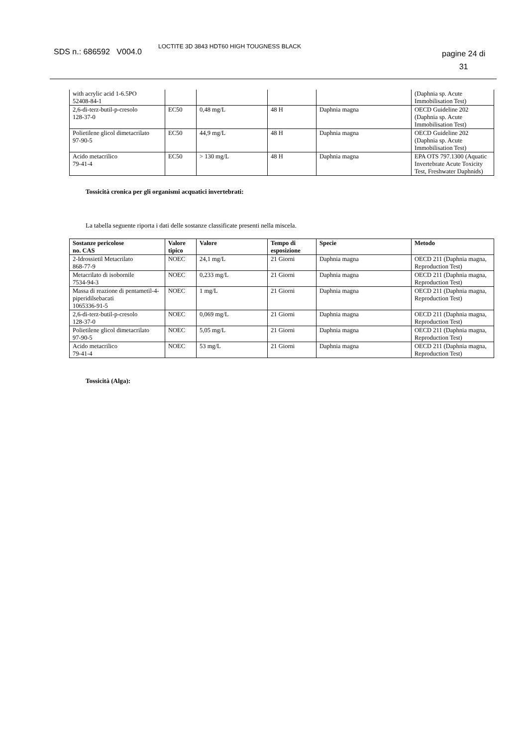SDS n.: 686592 V004.0
LOCTITE 3D 3843 HDT60 HIGH TOUGNESS BLACK
pagine 24 di
31
| with acrylic acid 1-6.5PO 52408-84-1 | | | | | (Daphnia sp. Acute Immobilisation Test) |
| 2,6-di-terz-butil-p-cresolo 128-37-0 | EC50 | 0,48 mg/L | 48 H | Daphnia magna | OECD Guideline 202 (Daphnia sp. Acute Immobilisation Test) |
| Polietilene glicol dimetacrilato 97-90-5 | EC50 | 44,9 mg/L | 48 H | Daphnia magna | OECD Guideline 202 (Daphnia sp. Acute Immobilisation Test) |
| Acido metacrilico 79-41-4 | EC50 | > 130 mg/L | 48 H | Daphnia magna | EPA OTS 797.1300 (Aquatic Invertebrate Acute Toxicity Test, Freshwater Daphnids) |
Tossicità cronica per gli organismi acquatici invertebrati:
La tabella seguente riporta i dati delle sostanze classificate presenti nella miscela.
| Sostanze pericolose no. CAS | Valore tipico | Valore | Tempo di esposizione | Specie | Metodo |
| --- | --- | --- | --- | --- | --- |
| 2-Idrossietil Metacrilato 868-77-9 | NOEC | 24,1 mg/L | 21 Giorni | Daphnia magna | OECD 211 (Daphnia magna, Reproduction Test) |
| Metacrilato di isobornile 7534-94-3 | NOEC | 0,233 mg/L | 21 Giorni | Daphnia magna | OECD 211 (Daphnia magna, Reproduction Test) |
| Massa di reazione di pentametil-4-piperidilsebacati 1065336-91-5 | NOEC | 1 mg/L | 21 Giorni | Daphnia magna | OECD 211 (Daphnia magna, Reproduction Test) |
| 2,6-di-terz-butil-p-cresolo 128-37-0 | NOEC | 0,069 mg/L | 21 Giorni | Daphnia magna | OECD 211 (Daphnia magna, Reproduction Test) |
| Polietilene glicol dimetacrilato 97-90-5 | NOEC | 5,05 mg/L | 21 Giorni | Daphnia magna | OECD 211 (Daphnia magna, Reproduction Test) |
| Acido metacrilico 79-41-4 | NOEC | 53 mg/L | 21 Giorni | Daphnia magna | OECD 211 (Daphnia magna, Reproduction Test) |
Tossicità (Alga):